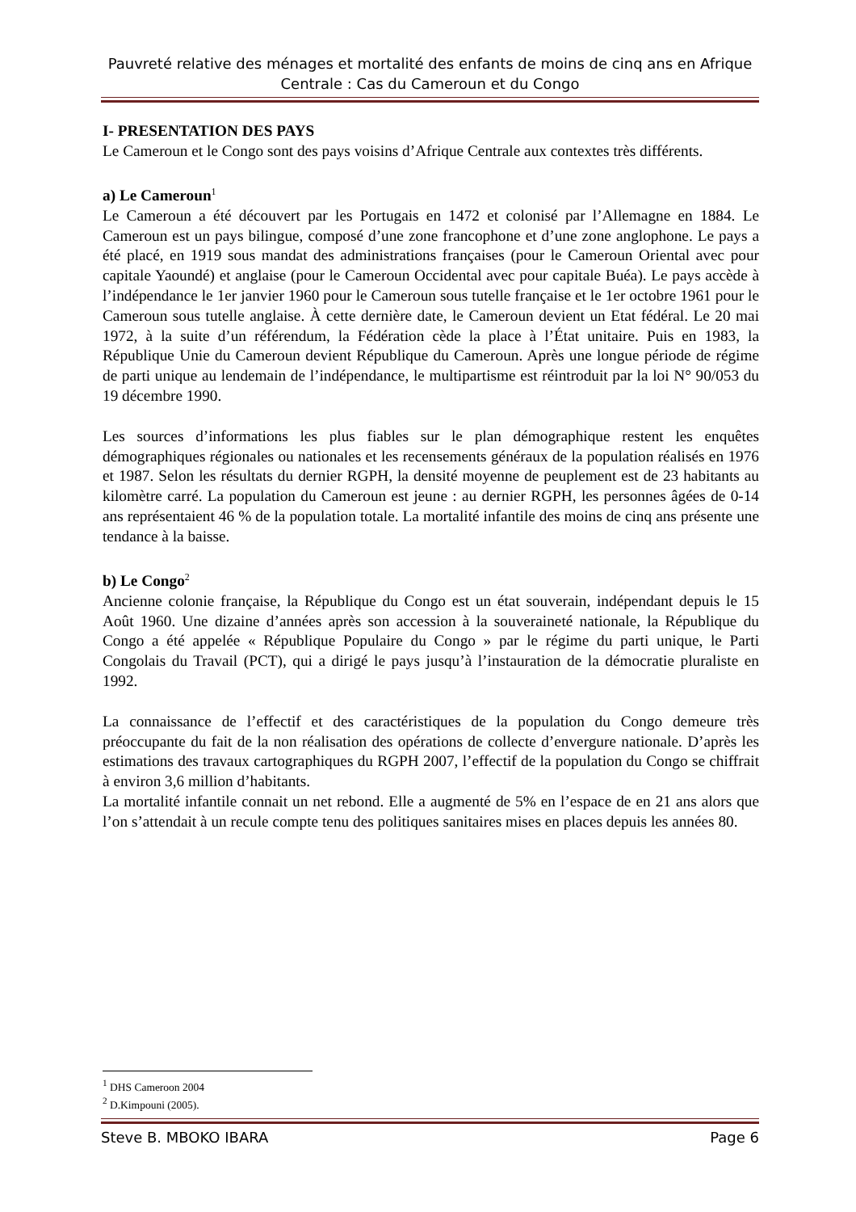Pauvreté relative des ménages et mortalité des enfants de moins de cinq ans en Afrique Centrale : Cas du Cameroun et du Congo
I- PRESENTATION DES PAYS
Le Cameroun et le Congo sont des pays voisins d’Afrique Centrale aux contextes très différents.
a) Le Cameroun<sup>1</sup>
Le Cameroun a été découvert par les Portugais en 1472 et colonisé par l’Allemagne en 1884. Le Cameroun est un pays bilingue, composé d’une zone francophone et d’une zone anglophone. Le pays a été placé, en 1919 sous mandat des administrations françaises (pour le Cameroun Oriental avec pour capitale Yaoundé) et anglaise (pour le Cameroun Occidental avec pour capitale Buéa). Le pays accède à l’indépendance le 1er janvier 1960 pour le Cameroun sous tutelle française et le 1er octobre 1961 pour le Cameroun sous tutelle anglaise. À cette dernière date, le Cameroun devient un Etat fédéral. Le 20 mai 1972, à la suite d’un référendum, la Fédération cède la place à l’État unitaire. Puis en 1983, la République Unie du Cameroun devient République du Cameroun. Après une longue période de régime de parti unique au lendemain de l’indépendance, le multipartisme est réintroduit par la loi N° 90/053 du 19 décembre 1990.
Les sources d’informations les plus fiables sur le plan démographique restent les enquêtes démographiques régionales ou nationales et les recensements généraux de la population réalisés en 1976 et 1987. Selon les résultats du dernier RGPH, la densité moyenne de peuplement est de 23 habitants au kilomètre carré. La population du Cameroun est jeune : au dernier RGPH, les personnes âgées de 0-14 ans représentaient 46 % de la population totale. La mortalité infantile des moins de cinq ans présente une tendance à la baisse.
b) Le Congo<sup>2</sup>
Ancienne colonie française, la République du Congo est un état souverain, indépendant depuis le 15 Août 1960. Une dizaine d’années après son accession à la souveraineté nationale, la République du Congo a été appelée « République Populaire du Congo » par le régime du parti unique, le Parti Congolais du Travail (PCT), qui a dirigé le pays jusqu’à l’instauration de la démocratie pluraliste en 1992.
La connaissance de l’effectif et des caractéristiques de la population du Congo demeure très préoccupante du fait de la non réalisation des opérations de collecte d’envergure nationale. D’après les estimations des travaux cartographiques du RGPH 2007, l’effectif de la population du Congo se chiffrait à environ 3,6 million d’habitants.
La mortalité infantile connait un net rebond. Elle a augmenté de 5% en l’espace de en 21 ans alors que l’on s’attendait à un recule compte tenu des politiques sanitaires mises en places depuis les années 80.
<sup>1</sup> DHS Cameroon 2004
<sup>2</sup> D.Kimpouni (2005).
Steve B. MBOKO IBARA Page 6